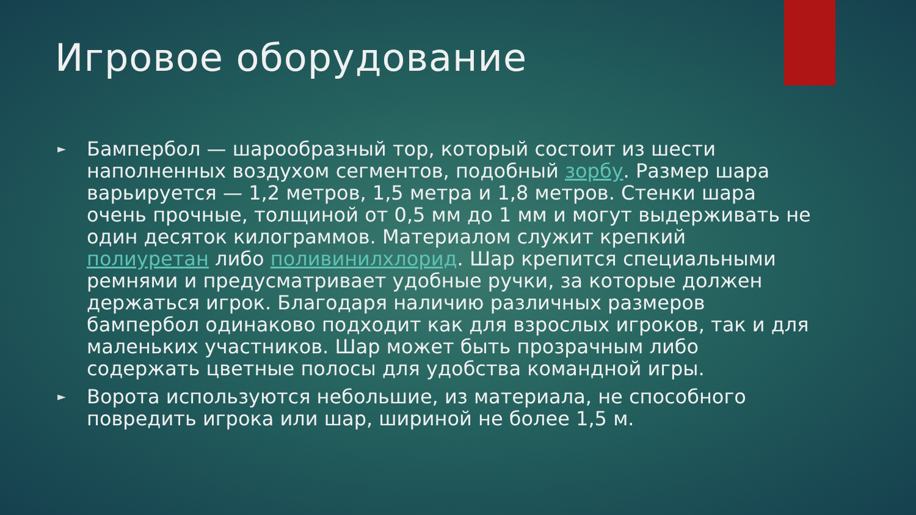Игровое оборудование
► Бампербол — шарообразный тор, который состоит из шести наполненных воздухом сегментов, подобный зорбу. Размер шара варьируется — 1,2 метров, 1,5 метра и 1,8 метров. Стенки шара очень прочные, толщиной от 0,5 мм до 1 мм и могут выдерживать не один десяток килограммов. Материалом служит крепкий полиуретан либо поливинилхлорид. Шар крепится специальными ремнями и предусматривает удобные ручки, за которые должен держаться игрок. Благодаря наличию различных размеров бампербол одинаково подходит как для взрослых игроков, так и для маленьких участников. Шар может быть прозрачным либо содержать цветные полосы для удобства командной игры.
► Ворота используются небольшие, из материала, не способного повредить игрока или шар, шириной не более 1,5 м.